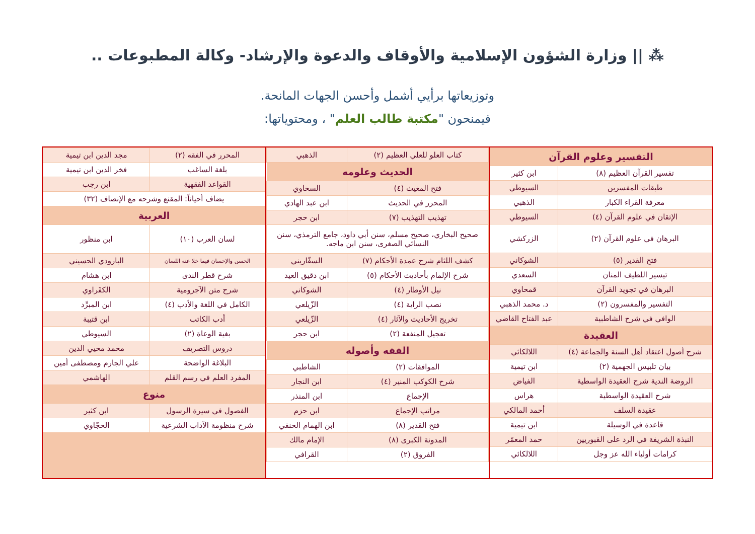⁂ || وزارة الشؤون الإسلامية والأوقاف والدعوة والإرشاد- وكالة المطبوعات ..
وتوزيعاتها برأيي أشمل وأحسن الجهات المانحة.
فيمنحون "مكتبة طالب العلم" ، ومحتوياتها:
| التفسير وعلوم القرآن | |
| --- | --- |
| تفسير القرآن العظيم (٨) | ابن كثير |
| طبقات المفسرين | السيوطي |
| معرفة القراء الكبار | الذهبي |
| الإتقان في علوم القرآن (٤) | السيوطي |
| البرهان في علوم القرآن (٢) | الزركشي |
| فتح القدير (٥) | الشوكاني |
| تيسير اللطيف المنان | السعدي |
| البرهان في تجويد القرآن | قمحاوي |
| التفسير والمفسرون (٢) | د. محمد الذهبي |
| الوافي في شرح الشاطبية | عبد الفتاح القاضي |
| العقيدة | |
| شرح أصول اعتقاد أهل السنة والجماعة (٤) | اللالكائي |
| بيان تلبيس الجهمية (٢) | ابن تيمية |
| الروضة الندية شرح العقيدة الواسطية | الفياض |
| شرح العقيدة الواسطية | هراس |
| عقيدة السلف | أحمد المالكي |
| قاعدة في الوسيلة | ابن تيمية |
| النبذة الشريفة في الرد على القبوريين | حمد المعمّر |
| كرامات أولياء الله عز وجل | اللالكائي |
| كتاب العلو للعلي العظيم (٢) | الذهبي |
| الحديث وعلومه | |
| فتح المغيث (٤) | السخاوي |
| المحرر في الحديث | ابن عبد الهادي |
| تهذيب التهذيب (٧) | ابن حجر |
| صحيح البخاري، صحيح مسلم، سنن أبي داود، جامع الترمذي، سنن النسائي الصغرى، سنن ابن ماجه. | |
| كشف اللثام شرح عمدة الأحكام (٧) | السفّاريني |
| شرح الإلمام بأحاديث الأحكام (٥) | ابن دقيق العيد |
| نيل الأوطار (٤) | الشوكاني |
| نصب الراية (٤) | الزّيلعي |
| تخريج الأحاديث والآثار (٤) | الزّيلعي |
| تعجيل المنفعة (٢) | ابن حجر |
| الفقه وأصوله | |
| الموافقات (٢) | الشاطبي |
| شرح الكوكب المنير (٤) | ابن النجار |
| الإجماع | ابن المنذر |
| مراتب الإجماع | ابن حزم |
| فتح القدير (٨) | ابن الهمام الحنفي |
| المدونة الكبرى (٨) | الإمام مالك |
| الفروق (٢) | القرافي |
| المحرر في الفقه (٢) | مجد الدين ابن تيمية |
| بلغة الساغب | فخر الدين ابن تيمية |
| القواعد الفقهية | ابن رجب |
| يضاف أحياناً: المقنع وشرحه مع الإنصاف (٣٢) | |
| العربية | |
| لسان العرب (١٠) | ابن منظور |
| الحسن والإحسان فيما خلا عنه اللسان | البارودي الحسيني |
| شرح قطر الندى | ابن هشام |
| شرح متن الآجرومية | الكفَراوي |
| الكامل في اللغة والأدب (٤) | ابن المبرِّد |
| أدب الكاتب | ابن قتيبة |
| بغية الوعاة (٢) | السيوطي |
| دروس التصريف | محمد محيي الدين |
| البلاغة الواضحة | علي الجارم ومصطفى أمين |
| المفرد العلم في رسم القلم | الهاشمي |
| منوع | |
| الفصول في سيرة الرسول | ابن كثير |
| شرح منظومة الآداب الشرعية | الحجّاوي |